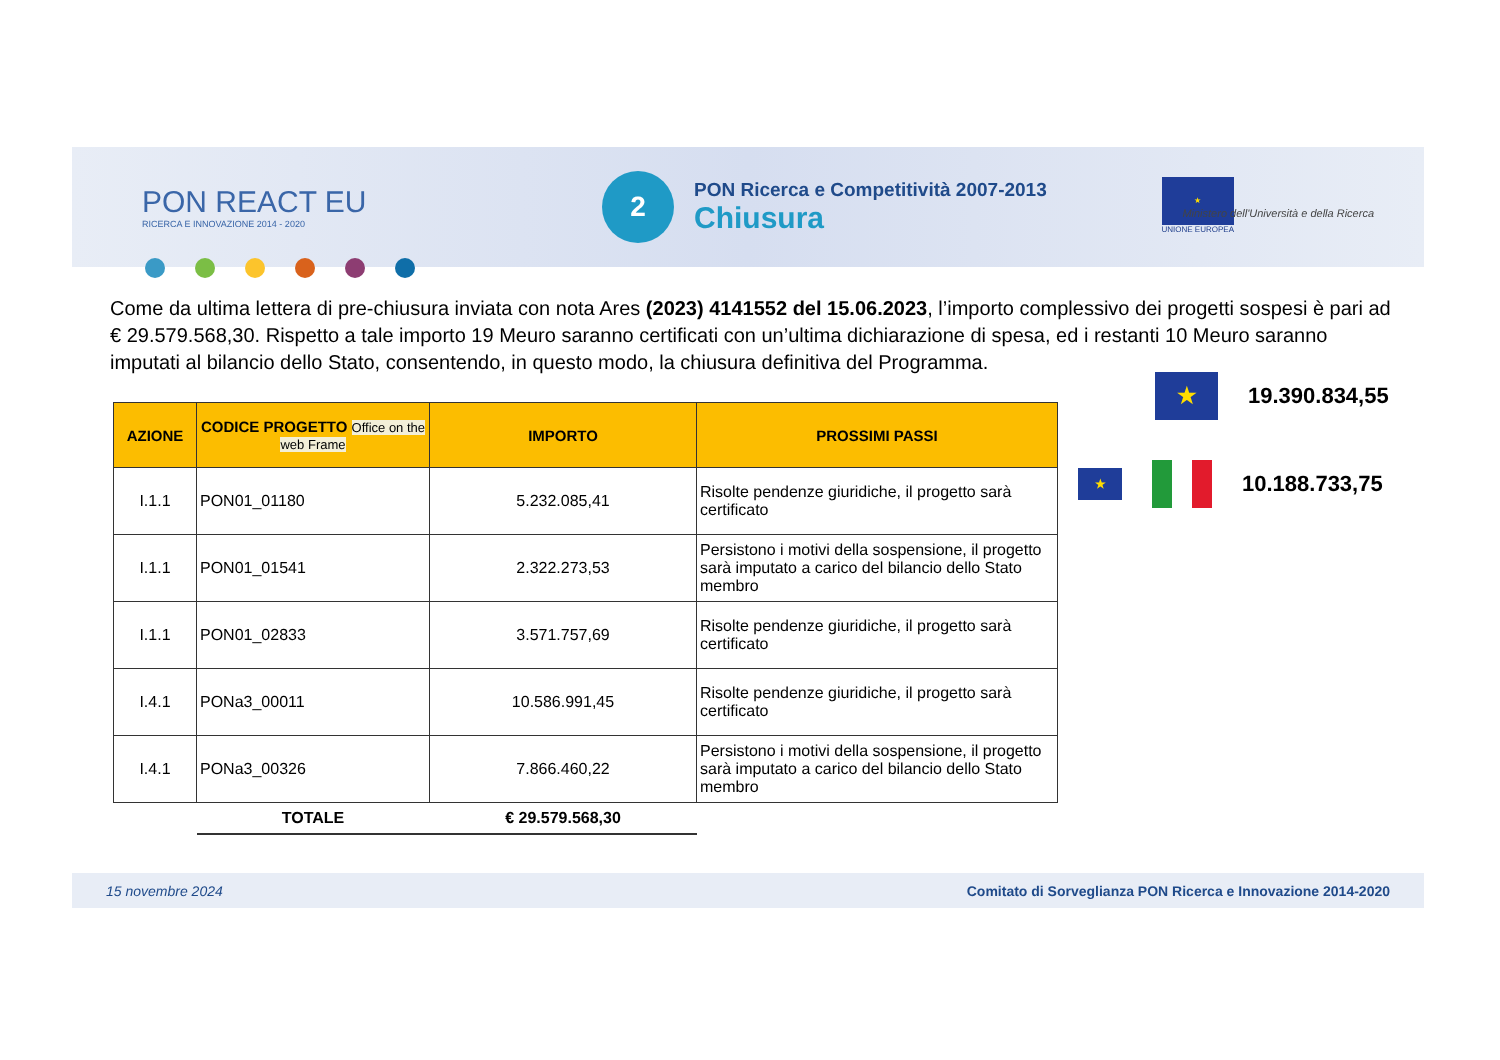PON REACT EU
RICERCA E INNOVAZIONE 2014 - 2020
2
PON Ricerca e Competitività 2007-2013
Chiusura
★
UNIONE EUROPEA
Ministero dell'Università e della Ricerca
Come da ultima lettera di pre-chiusura inviata con nota Ares (2023) 4141552 del 15.06.2023, l’importo complessivo dei progetti sospesi è pari ad € 29.579.568,30. Rispetto a tale importo 19 Meuro saranno certificati con un’ultima dichiarazione di spesa, ed i restanti 10 Meuro saranno imputati al bilancio dello Stato, consentendo, in questo modo, la chiusura definitiva del Programma.
| AZIONE | CODICE PROGETTO Office on the web Frame | IMPORTO | PROSSIMI PASSI |
| --- | --- | --- | --- |
| I.1.1 | PON01_01180 | 5.232.085,41 | Risolte pendenze giuridiche, il progetto sarà certificato |
| I.1.1 | PON01_01541 | 2.322.273,53 | Persistono i motivi della sospensione, il progetto sarà imputato a carico del bilancio dello Stato membro |
| I.1.1 | PON01_02833 | 3.571.757,69 | Risolte pendenze giuridiche, il progetto sarà certificato |
| I.4.1 | PONa3_00011 | 10.586.991,45 | Risolte pendenze giuridiche, il progetto sarà certificato |
| I.4.1 | PONa3_00326 | 7.866.460,22 | Persistono i motivi della sospensione, il progetto sarà imputato a carico del bilancio dello Stato membro |
| | TOTALE | € 29.579.568,30 | |
★ 19.390.834,55
★ 10.188.733,75
15 novembre 2024 Comitato di Sorveglianza PON Ricerca e Innovazione 2014-2020